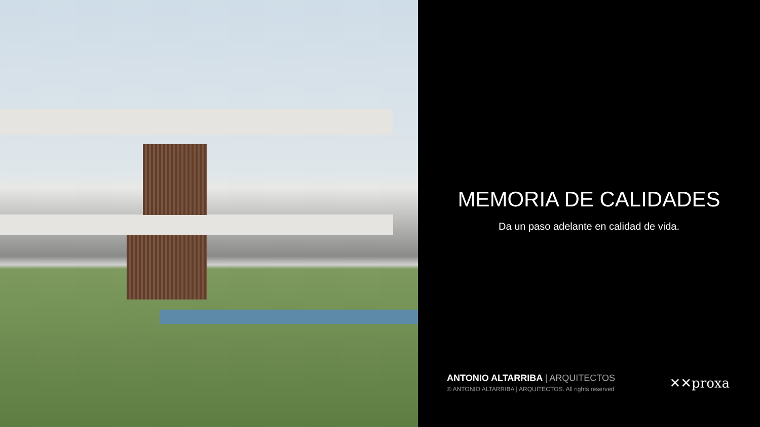MEMORIA DE CALIDADES
Da un paso adelante en calidad de vida.
ANTONIO ALTARRIBA | ARQUITECTOS
© ANTONIO ALTARRIBA | ARQUITECTOS. All rights reserved
✕✕proxa